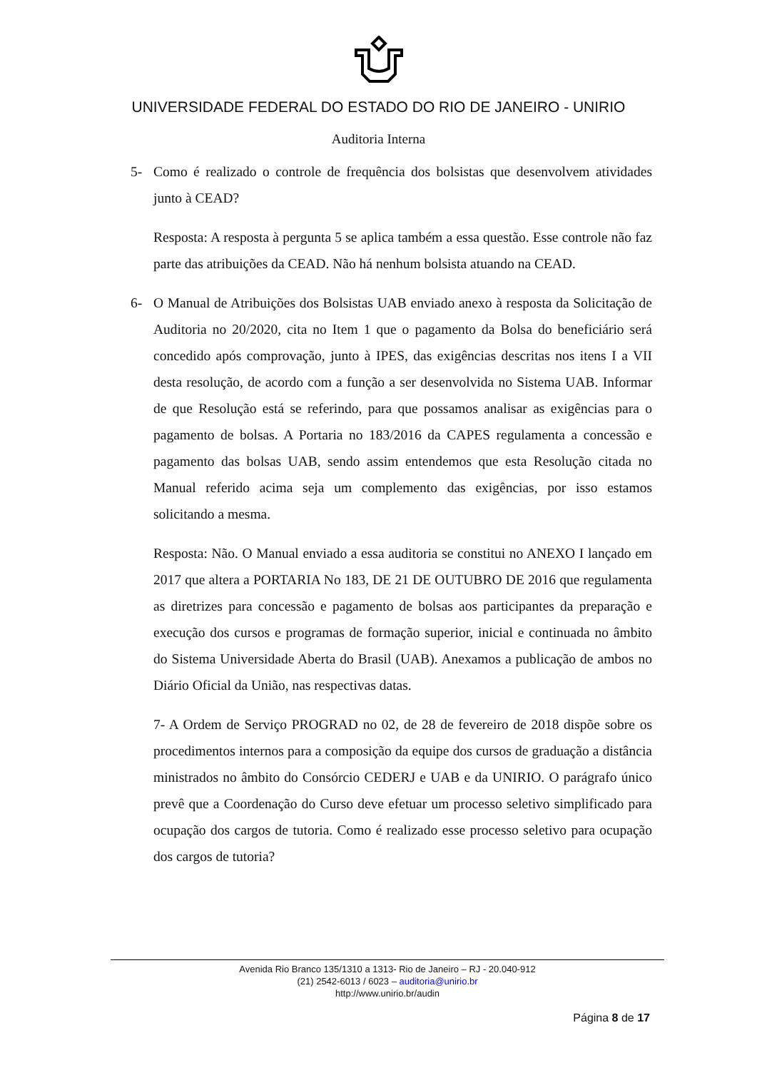UNIVERSIDADE FEDERAL DO ESTADO DO RIO DE JANEIRO - UNIRIO
Auditoria Interna
5- Como é realizado o controle de frequência dos bolsistas que desenvolvem atividades junto à CEAD?
Resposta: A resposta à pergunta 5 se aplica também a essa questão. Esse controle não faz parte das atribuições da CEAD. Não há nenhum bolsista atuando na CEAD.
6- O Manual de Atribuições dos Bolsistas UAB enviado anexo à resposta da Solicitação de Auditoria no 20/2020, cita no Item 1 que o pagamento da Bolsa do beneficiário será concedido após comprovação, junto à IPES, das exigências descritas nos itens I a VII desta resolução, de acordo com a função a ser desenvolvida no Sistema UAB. Informar de que Resolução está se referindo, para que possamos analisar as exigências para o pagamento de bolsas. A Portaria no 183/2016 da CAPES regulamenta a concessão e pagamento das bolsas UAB, sendo assim entendemos que esta Resolução citada no Manual referido acima seja um complemento das exigências, por isso estamos solicitando a mesma.
Resposta: Não. O Manual enviado a essa auditoria se constitui no ANEXO I lançado em 2017 que altera a PORTARIA No 183, DE 21 DE OUTUBRO DE 2016 que regulamenta as diretrizes para concessão e pagamento de bolsas aos participantes da preparação e execução dos cursos e programas de formação superior, inicial e continuada no âmbito do Sistema Universidade Aberta do Brasil (UAB). Anexamos a publicação de ambos no Diário Oficial da União, nas respectivas datas.
7- A Ordem de Serviço PROGRAD no 02, de 28 de fevereiro de 2018 dispõe sobre os procedimentos internos para a composição da equipe dos cursos de graduação a distância ministrados no âmbito do Consórcio CEDERJ e UAB e da UNIRIO. O parágrafo único prevê que a Coordenação do Curso deve efetuar um processo seletivo simplificado para ocupação dos cargos de tutoria. Como é realizado esse processo seletivo para ocupação dos cargos de tutoria?
Avenida Rio Branco 135/1310 a 1313- Rio de Janeiro – RJ - 20.040-912
(21) 2542-6013 / 6023 – auditoria@unirio.br
http://www.unirio.br/audin
Página 8 de 17